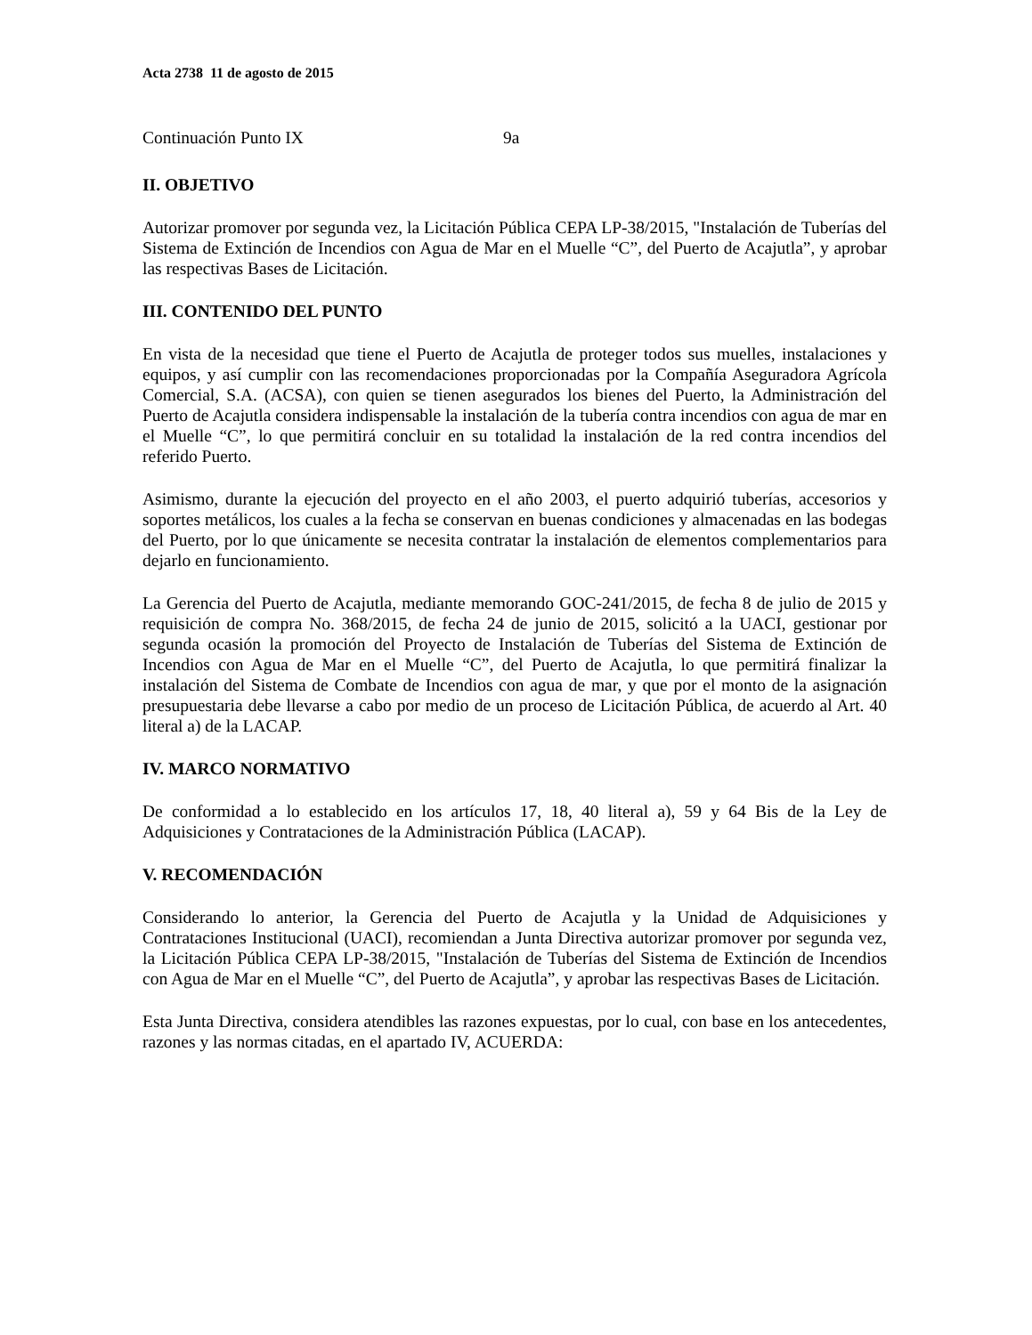Acta 2738 11 de agosto de 2015
Continuación Punto IX 9a
II. OBJETIVO
Autorizar promover por segunda vez, la Licitación Pública CEPA LP-38/2015, "Instalación de Tuberías del Sistema de Extinción de Incendios con Agua de Mar en el Muelle “C”, del Puerto de Acajutla”, y aprobar las respectivas Bases de Licitación.
III. CONTENIDO DEL PUNTO
En vista de la necesidad que tiene el Puerto de Acajutla de proteger todos sus muelles, instalaciones y equipos, y así cumplir con las recomendaciones proporcionadas por la Compañía Aseguradora Agrícola Comercial, S.A. (ACSA), con quien se tienen asegurados los bienes del Puerto, la Administración del Puerto de Acajutla considera indispensable la instalación de la tubería contra incendios con agua de mar en el Muelle “C”, lo que permitirá concluir en su totalidad la instalación de la red contra incendios del referido Puerto.
Asimismo, durante la ejecución del proyecto en el año 2003, el puerto adquirió tuberías, accesorios y soportes metálicos, los cuales a la fecha se conservan en buenas condiciones y almacenadas en las bodegas del Puerto, por lo que únicamente se necesita contratar la instalación de elementos complementarios para dejarlo en funcionamiento.
La Gerencia del Puerto de Acajutla, mediante memorando GOC-241/2015, de fecha 8 de julio de 2015 y requisición de compra No. 368/2015, de fecha 24 de junio de 2015, solicitó a la UACI, gestionar por segunda ocasión la promoción del Proyecto de Instalación de Tuberías del Sistema de Extinción de Incendios con Agua de Mar en el Muelle “C”, del Puerto de Acajutla, lo que permitirá finalizar la instalación del Sistema de Combate de Incendios con agua de mar, y que por el monto de la asignación presupuestaria debe llevarse a cabo por medio de un proceso de Licitación Pública, de acuerdo al Art. 40 literal a) de la LACAP.
IV. MARCO NORMATIVO
De conformidad a lo establecido en los artículos 17, 18, 40 literal a), 59 y 64 Bis de la Ley de Adquisiciones y Contrataciones de la Administración Pública (LACAP).
V. RECOMENDACIÓN
Considerando lo anterior, la Gerencia del Puerto de Acajutla y la Unidad de Adquisiciones y Contrataciones Institucional (UACI), recomiendan a Junta Directiva autorizar promover por segunda vez, la Licitación Pública CEPA LP-38/2015, "Instalación de Tuberías del Sistema de Extinción de Incendios con Agua de Mar en el Muelle “C”, del Puerto de Acajutla”, y aprobar las respectivas Bases de Licitación.
Esta Junta Directiva, considera atendibles las razones expuestas, por lo cual, con base en los antecedentes, razones y las normas citadas, en el apartado IV, ACUERDA: